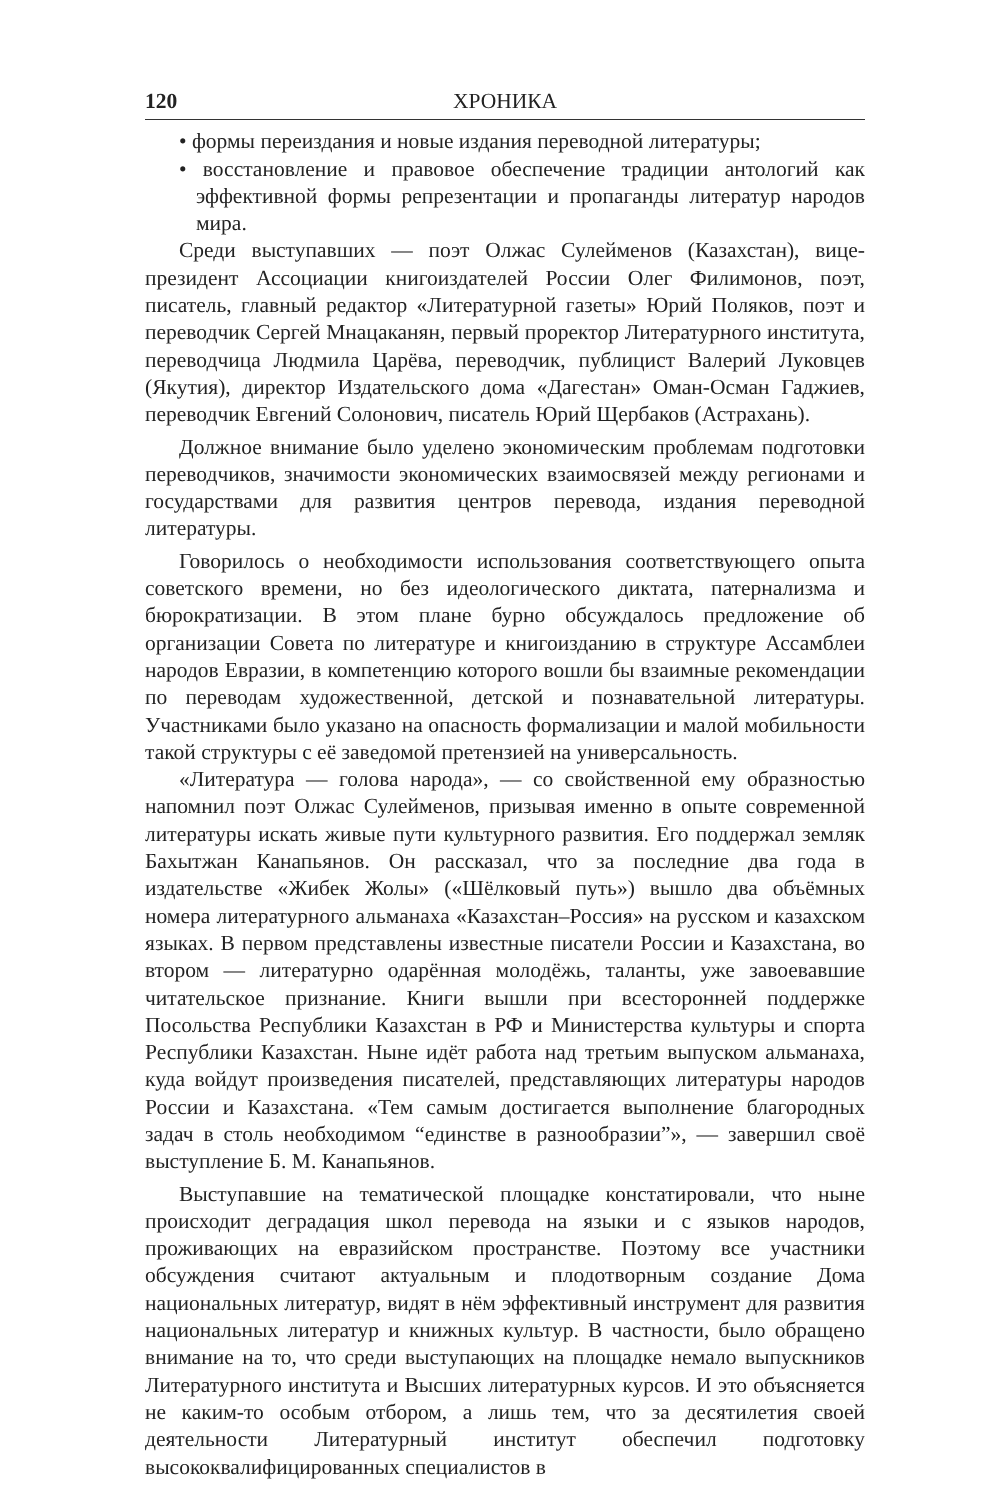120 ХРОНИКА
• формы переиздания и новые издания переводной литературы;
• восстановление и правовое обеспечение традиции антологий как эффективной формы репрезентации и пропаганды литератур народов мира.
Среди выступавших — поэт Олжас Сулейменов (Казахстан), вице-президент Ассоциации книгоиздателей России Олег Филимонов, поэт, писатель, главный редактор «Литературной газеты» Юрий Поляков, поэт и переводчик Сергей Мнацаканян, первый проректор Литературного института, переводчица Людмила Царёва, переводчик, публицист Валерий Луковцев (Якутия), директор Издательского дома «Дагестан» Оман-Осман Гаджиев, переводчик Евгений Солонович, писатель Юрий Щербаков (Астрахань).
Должное внимание было уделено экономическим проблемам подготовки переводчиков, значимости экономических взаимосвязей между регионами и государствами для развития центров перевода, издания переводной литературы.
Говорилось о необходимости использования соответствующего опыта советского времени, но без идеологического диктата, патернализма и бюрократизации. В этом плане бурно обсуждалось предложение об организации Совета по литературе и книгоизданию в структуре Ассамблеи народов Евразии, в компетенцию которого вошли бы взаимные рекомендации по переводам художественной, детской и познавательной литературы. Участниками было указано на опасность формализации и малой мобильности такой структуры с её заведомой претензией на универсальность.
«Литература — голова народа», — со свойственной ему образностью напомнил поэт Олжас Сулейменов, призывая именно в опыте современной литературы искать живые пути культурного развития. Его поддержал земляк Бахытжан Канапьянов. Он рассказал, что за последние два года в издательстве «Жибек Жолы» («Шёлковый путь») вышло два объёмных номера литературного альманаха «Казахстан–Россия» на русском и казахском языках. В первом представлены известные писатели России и Казахстана, во втором — литературно одарённая молодёжь, таланты, уже завоевавшие читательское признание. Книги вышли при всесторонней поддержке Посольства Республики Казахстан в РФ и Министерства культуры и спорта Республики Казахстан. Ныне идёт работа над третьим выпуском альманаха, куда войдут произведения писателей, представляющих литературы народов России и Казахстана. «Тем самым достигается выполнение благородных задач в столь необходимом “единстве в разнообразии”», — завершил своё выступление Б. М. Канапьянов.
Выступавшие на тематической площадке констатировали, что ныне происходит деградация школ перевода на языки и с языков народов, проживающих на евразийском пространстве. Поэтому все участники обсуждения считают актуальным и плодотворным создание Дома национальных литератур, видят в нём эффективный инструмент для развития национальных литератур и книжных культур. В частности, было обращено внимание на то, что среди выступающих на площадке немало выпускников Литературного института и Высших литературных курсов. И это объясняется не каким-то особым отбором, а лишь тем, что за десятилетия своей деятельности Литературный институт обеспечил подготовку высококвалифицированных специалистов в